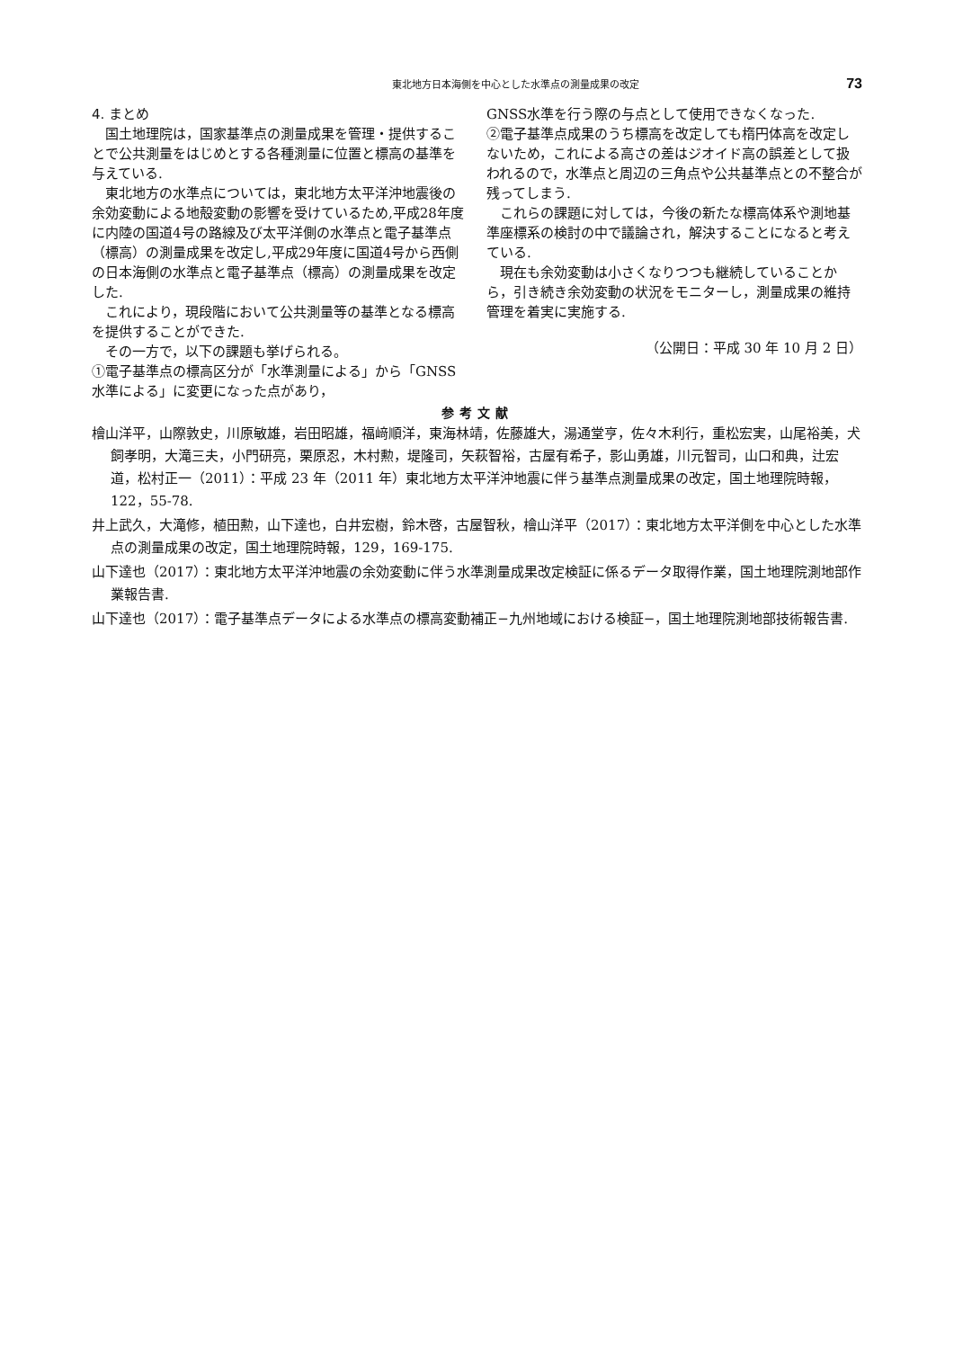東北地方日本海側を中心とした水準点の測量成果の改定 73
4. まとめ
国土地理院は，国家基準点の測量成果を管理・提供することで公共測量をはじめとする各種測量に位置と標高の基準を与えている.
東北地方の水準点については，東北地方太平洋沖地震後の余効変動による地殻変動の影響を受けているため,平成28年度に内陸の国道4号の路線及び太平洋側の水準点と電子基準点（標高）の測量成果を改定し,平成29年度に国道4号から西側の日本海側の水準点と電子基準点（標高）の測量成果を改定した.
これにより，現段階において公共測量等の基準となる標高を提供することができた.
その一方で，以下の課題も挙げられる。
①電子基準点の標高区分が「水準測量による」から「GNSS水準による」に変更になった点があり，
GNSS水準を行う際の与点として使用できなくなった.
②電子基準点成果のうち標高を改定しても楕円体高を改定しないため，これによる高さの差はジオイド高の誤差として扱われるので，水準点と周辺の三角点や公共基準点との不整合が残ってしまう.
これらの課題に対しては，今後の新たな標高体系や測地基準座標系の検討の中で議論され，解決することになると考えている.
現在も余効変動は小さくなりつつも継続していることから，引き続き余効変動の状況をモニターし，測量成果の維持管理を着実に実施する.
（公開日：平成 30 年 10 月 2 日）
参考文献
檜山洋平，山際敦史，川原敏雄，岩田昭雄，福﨑順洋，東海林靖，佐藤雄大，湯通堂亨，佐々木利行，重松宏実，山尾裕美，犬飼孝明，大滝三夫，小門研亮，栗原忍，木村勲，堤隆司，矢萩智裕，古屋有希子，影山勇雄，川元智司，山口和典，辻宏道，松村正一（2011）：平成 23 年（2011 年）東北地方太平洋沖地震に伴う基準点測量成果の改定，国土地理院時報，122，55-78.
井上武久，大滝修，植田勲，山下達也，白井宏樹，鈴木啓，古屋智秋，檜山洋平（2017）：東北地方太平洋側を中心とした水準点の測量成果の改定，国土地理院時報，129，169-175.
山下達也（2017）：東北地方太平洋沖地震の余効変動に伴う水準測量成果改定検証に係るデータ取得作業，国土地理院測地部作業報告書.
山下達也（2017）：電子基準点データによる水準点の標高変動補正−九州地域における検証−，国土地理院測地部技術報告書.